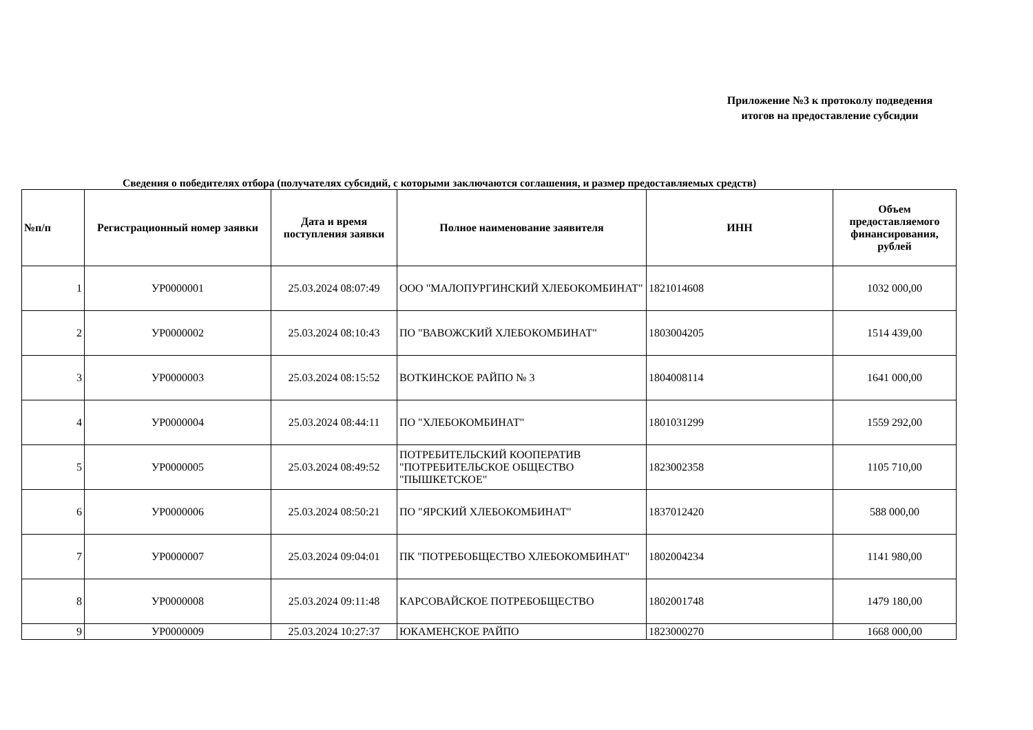Приложение №3 к протоколу подведения
итогов на предоставление субсидии
Сведения о победителях отбора (получателях субсидий, с которыми заключаются соглашения, и размер предоставляемых средств)
| №п/п | Регистрационный номер заявки | Дата и время поступления заявки | Полное наименование заявителя | ИНН | Объем предоставляемого финансирования, рублей |
| --- | --- | --- | --- | --- | --- |
| 1 | УР0000001 | 25.03.2024 08:07:49 | ООО "МАЛОПУРГИНСКИЙ ХЛЕБОКОМБИНАТ" | 1821014608 | 1032 000,00 |
| 2 | УР0000002 | 25.03.2024 08:10:43 | ПО "ВАВОЖСКИЙ ХЛЕБОКОМБИНАТ" | 1803004205 | 1514 439,00 |
| 3 | УР0000003 | 25.03.2024 08:15:52 | ВОТКИНСКОЕ РАЙПО № 3 | 1804008114 | 1641 000,00 |
| 4 | УР0000004 | 25.03.2024 08:44:11 | ПО "ХЛЕБОКОМБИНАТ" | 1801031299 | 1559 292,00 |
| 5 | УР0000005 | 25.03.2024 08:49:52 | ПОТРЕБИТЕЛЬСКИЙ КООПЕРАТИВ "ПОТРЕБИТЕЛЬСКОЕ ОБЩЕСТВО "ПЫШКЕТСКОЕ" | 1823002358 | 1105 710,00 |
| 6 | УР0000006 | 25.03.2024 08:50:21 | ПО "ЯРСКИЙ ХЛЕБОКОМБИНАТ" | 1837012420 | 588 000,00 |
| 7 | УР0000007 | 25.03.2024 09:04:01 | ПК "ПОТРЕБОБЩЕСТВО ХЛЕБОКОМБИНАТ" | 1802004234 | 1141 980,00 |
| 8 | УР0000008 | 25.03.2024 09:11:48 | КАРСОВАЙСКОЕ ПОТРЕБОБЩЕСТВО | 1802001748 | 1479 180,00 |
| 9 | УР0000009 | 25.03.2024 10:27:37 | ЮКАМЕНСКОЕ РАЙПО | 1823000270 | 1668 000,00 |